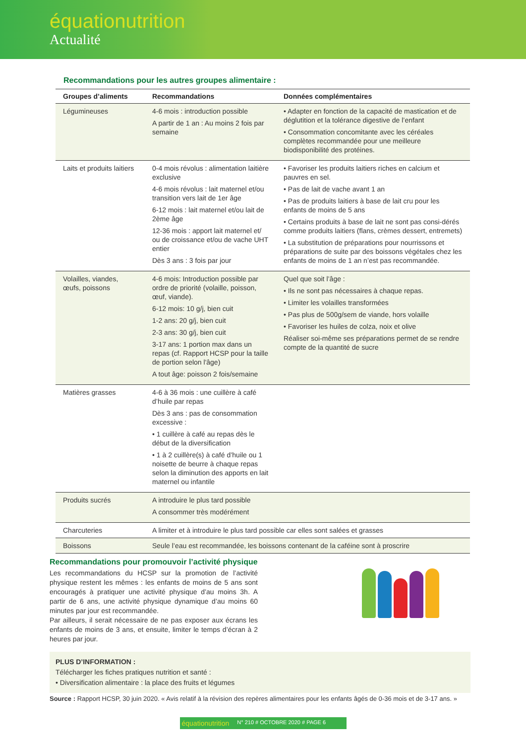équationutrition
Actualité
Recommandations pour les autres groupes alimentaire :
| Groupes d’aliments | Recommandations | Données complémentaires |
| --- | --- | --- |
| Légumineuses | 4-6 mois : introduction possible A partir de 1 an : Au moins 2 fois par semaine | • Adapter en fonction de la capacité de mastication et de déglutition et la tolérance digestive de l’enfant • Consommation concomitante avec les céréales complètes recommandée pour une meilleure biodisponibilité des protéines. |
| Laits et produits laitiers | 0-4 mois révolus : alimentation laitière exclusive 4-6 mois révolus : lait maternel et/ou transition vers lait de 1er âge 6-12 mois : lait maternel et/ou lait de 2ème âge 12-36 mois : apport lait maternel et/ ou de croissance et/ou de vache UHT entier Dès 3 ans : 3 fois par jour | • Favoriser les produits laitiers riches en calcium et pauvres en sel. • Pas de lait de vache avant 1 an • Pas de produits laitiers à base de lait cru pour les enfants de moins de 5 ans • Certains produits à base de lait ne sont pas consi-dérés comme produits laitiers (flans, crèmes dessert, entremets) • La substitution de préparations pour nourrissons et préparations de suite par des boissons végétales chez les enfants de moins de 1 an n’est pas recommandée. |
| Volailles, viandes, œufs, poissons | 4-6 mois: Introduction possible par ordre de priorité (volaille, poisson, œuf, viande). 6-12 mois: 10 g/j, bien cuit 1-2 ans: 20 g/j, bien cuit 2-3 ans: 30 g/j, bien cuit 3-17 ans: 1 portion max dans un repas (cf. Rapport HCSP pour la taille de portion selon l'âge) A tout âge: poisson 2 fois/semaine | Quel que soit l’âge : • Ils ne sont pas nécessaires à chaque repas. • Limiter les volailles transformées • Pas plus de 500g/sem de viande, hors volaille • Favoriser les huiles de colza, noix et olive Réaliser soi-même ses préparations permet de se rendre compte de la quantité de sucre |
| Matières grasses | 4-6 à 36 mois : une cuillère à café d’huile par repas Dès 3 ans : pas de consommation excessive : • 1 cuillère à café au repas dès le début de la diversification • 1 à 2 cuillère(s) à café d’huile ou 1 noisette de beurre à chaque repas selon la diminution des apports en lait maternel ou infantile | |
| Produits sucrés | A introduire le plus tard possible A consommer très modérément | |
| Charcuteries | A limiter et à introduire le plus tard possible car elles sont salées et grasses | |
| Boissons | Seule l’eau est recommandée, les boissons contenant de la caféine sont à proscrire | |
Recommandations pour promouvoir l’activité physique
Les recommandations du HCSP sur la promotion de l’activité physique restent les mêmes : les enfants de moins de 5 ans sont encouragés à pratiquer une activité physique d’au moins 3h. A partir de 6 ans, une activité physique dynamique d’au moins 60 minutes par jour est recommandée.
Par ailleurs, il serait nécessaire de ne pas exposer aux écrans les enfants de moins de 3 ans, et ensuite, limiter le temps d’écran à 2 heures par jour.
PLUS D’INFORMATION :
Télécharger les fiches pratiques nutrition et santé :
• Diversification alimentaire : la place des fruits et légumes
Source : Rapport HCSP, 30 juin 2020. « Avis relatif à la révision des repères alimentaires pour les enfants âgés de 0-36 mois et de 3-17 ans. »
équationutrition N° 210 # OCTOBRE 2020 # PAGE 6